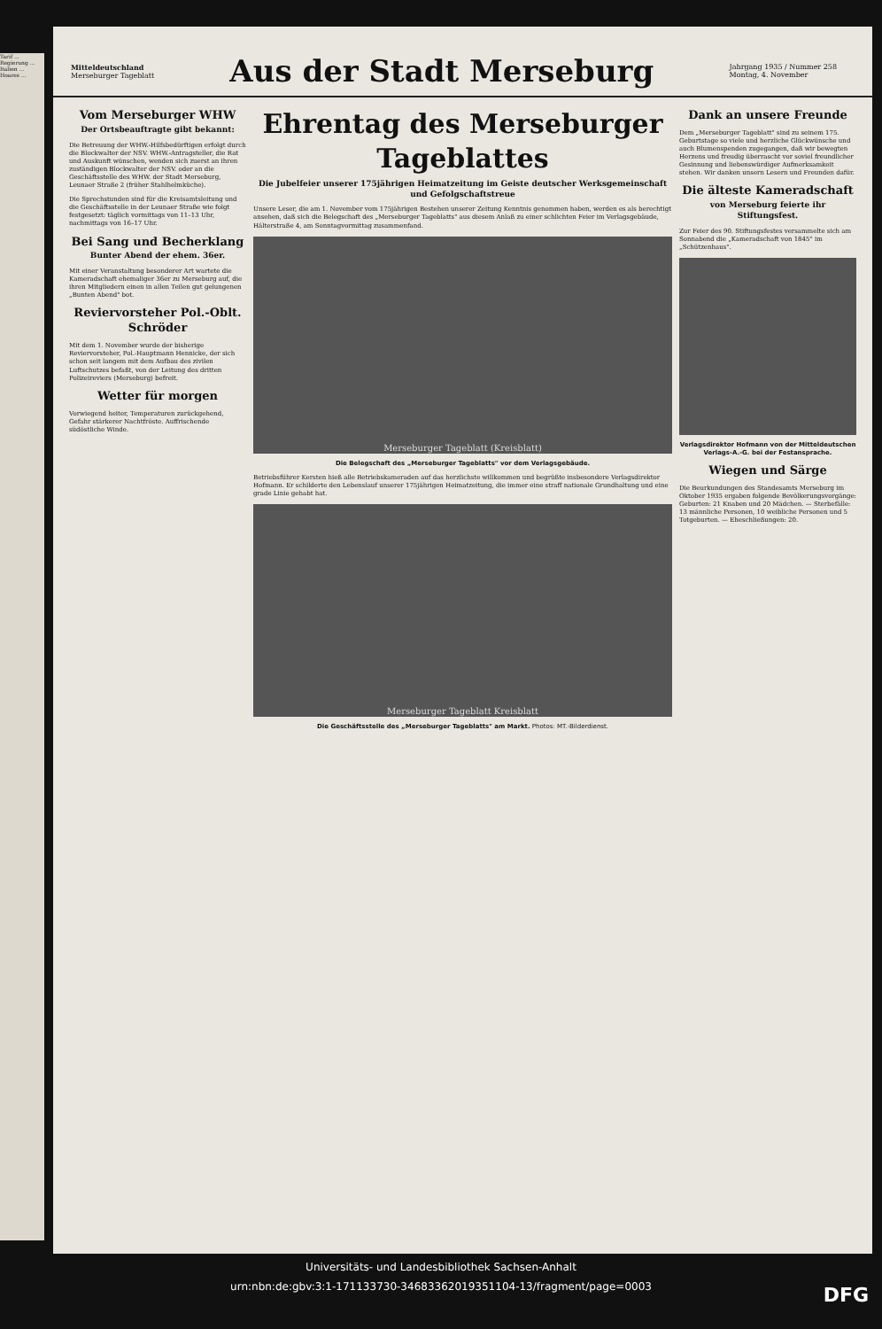Tarif ... Regierung ... Italien ... Hoares ...
Mitteldeutschland
Merseburger Tageblatt
Aus der Stadt Merseburg
Jahrgang 1935 / Nummer 258
Montag, 4. November
Vom Merseburger WHW
Der Ortsbeauftragte gibt bekannt:
Die Betreuung der WHW.-Hilfsbedürftigen erfolgt durch die Blockwalter der NSV. WHW.-Antragsteller, die Rat und Auskunft wünschen, wenden sich zuerst an ihren zuständigen Blockwalter der NSV. oder an die Geschäftsstelle des WHW. der Stadt Merseburg, Leunaer Straße 2 (früher Stahlhelmküche).
Die Sprechstunden sind für die Kreisamtsleitung und die Geschäftsstelle in der Leunaer Straße wie folgt festgesetzt: täglich vormittags von 11–13 Uhr, nachmittags von 16–17 Uhr.
Bei Sang und Becherklang
Bunter Abend der ehem. 36er.
Mit einer Veranstaltung besonderer Art wartete die Kameradschaft ehemaliger 36er zu Merseburg auf, die ihren Mitgliedern einen in allen Teilen gut gelungenen „Bunten Abend" bot.
Reviervorsteher Pol.-Oblt. Schröder
Mit dem 1. November wurde der bisherige Reviervorsteher, Pol.-Hauptmann Hennicke, der sich schon seit langem mit dem Aufbau des zivilen Luftschutzes befaßt, von der Leitung des dritten Polizeireviers (Merseburg) befreit.
Wetter für morgen
Vorwiegend heiter, Temperaturen zurückgehend, Gefahr stärkerer Nachtfröste. Auffrischende südöstliche Winde.
Ehrentag des Merseburger Tageblattes
Die Jubelfeier unserer 175jährigen Heimatzeitung im Geiste deutscher Werksgemeinschaft und Gefolgschaftstreue
Unsere Leser, die am 1. November vom 175jährigen Bestehen unserer Zeitung Kenntnis genommen haben, werden es als berechtigt ansehen, daß sich die Belegschaft des „Merseburger Tageblatts" aus diesem Anlaß zu einer schlichten Feier im Verlagsgebäude, Hälterstraße 4, am Sonntagvormittag zusammenfand.
Merseburger Tageblatt (Kreisblatt)
Die Belegschaft des „Merseburger Tageblatts" vor dem Verlagsgebäude.
Betriebsführer Kersten hieß alle Betriebskameraden auf das herzlichste willkommen und begrüßte insbesondere Verlagsdirektor Hofmann. Er schilderte den Lebenslauf unserer 175jährigen Heimatzeitung, die immer eine straff nationale Grundhaltung und eine grade Linie gehabt hat.
Merseburger Tageblatt Kreisblatt
Die Geschäftsstelle des „Merseburger Tageblatts" am Markt. Photos: MT.-Bilderdienst.
Dank an unsere Freunde
Dem „Merseburger Tageblatt" sind zu seinem 175. Geburtstage so viele und herzliche Glückwünsche und auch Blumenspenden zugegangen, daß wir bewegten Herzens und freudig überrascht vor soviel freundlicher Gesinnung und liebenswürdiger Aufmerksamkeit stehen. Wir danken unsern Lesern und Freunden dafür.
Die älteste Kameradschaft
von Merseburg feierte ihr Stiftungsfest.
Zur Feier des 90. Stiftungsfestes versammelte sich am Sonnabend die „Kameradschaft von 1845" im „Schützenhaus".
Verlagsdirektor Hofmann von der Mitteldeutschen Verlags-A.-G. bei der Festansprache.
Wiegen und Särge
Die Beurkundungen des Standesamts Merseburg im Oktober 1935 ergaben folgende Bevölkerungsvorgänge: Geburten: 21 Knaben und 20 Mädchen. — Sterbefälle: 13 männliche Personen, 10 weibliche Personen und 5 Totgeburten. — Eheschließungen: 20.
Universitäts- und Landesbibliothek Sachsen-Anhalt
urn:nbn:de:gbv:3:1-171133730-34683362019351104-13/fragment/page=0003 DFG